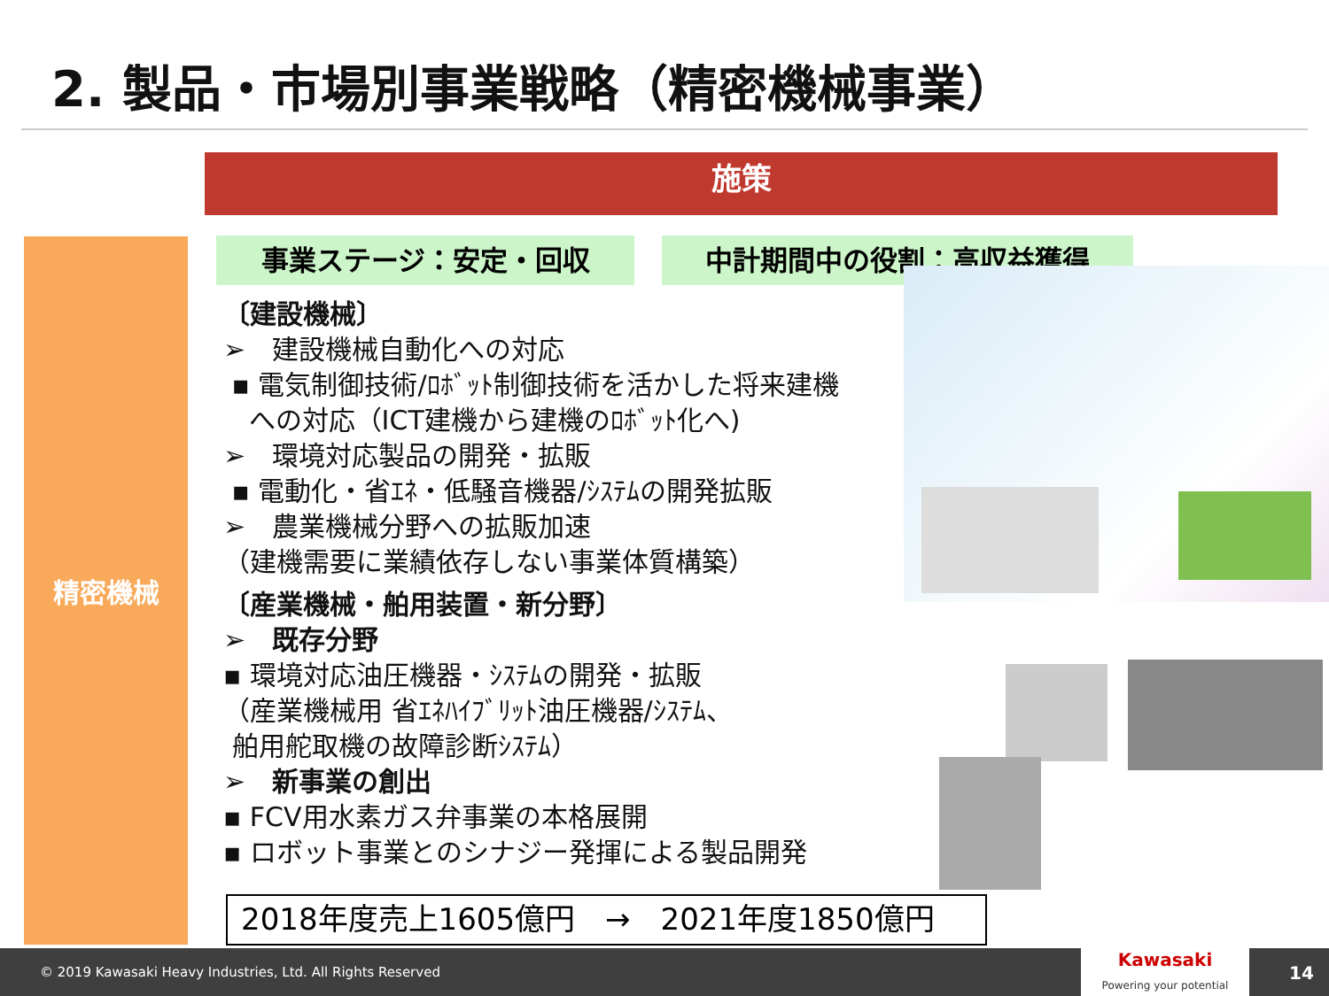2. 製品・市場別事業戦略（精密機械事業）
施策
精密機械 事業ステージ：安定・回収 中計期間中の役割：高収益獲得
〔建設機械〕
➢　建設機械自動化への対応
▪ 電気制御技術/ﾛﾎﾞｯﾄ制御技術を活かした将来建機
への対応（ICT建機から建機のﾛﾎﾞｯﾄ化へ)
➢　環境対応製品の開発・拡販
▪ 電動化・省ｴﾈ・低騒音機器/ｼｽﾃﾑの開発拡販
➢　農業機械分野への拡販加速
（建機需要に業績依存しない事業体質構築）
〔産業機械・舶用装置・新分野〕
➢　既存分野
▪ 環境対応油圧機器・ｼｽﾃﾑの開発・拡販
（産業機械用 省ｴﾈﾊｲﾌﾞﾘｯﾄ油圧機器/ｼｽﾃﾑ、
舶用舵取機の故障診断ｼｽﾃﾑ）
➢　新事業の創出
▪ FCV用水素ガス弁事業の本格展開
▪ ロボット事業とのシナジー発揮による製品開発
2018年度売上1605億円　→　2021年度1850億円
© 2019 Kawasaki Heavy Industries, Ltd. All Rights Reserved
Kawasaki
Powering your potential
14